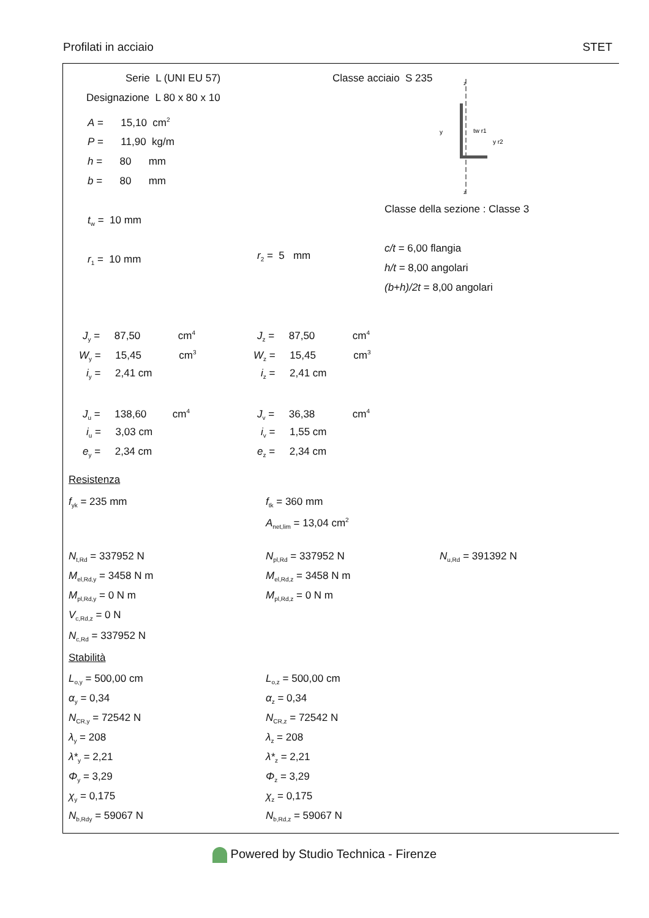Profilati in acciaio STET
Serie L (UNI EU 57) Classe acciaio S 235
Designazione L 80 x 80 x 10
z
z
y
tw r1
y r2
A = 15,10 cm<sup>2</sup>
P = 11,90 kg/m
h = 80 mm
b = 80 mm
Classe della sezione : Classe 3
t<sub>w</sub> = 10 mm
c/t = 6,00 flangia
r<sub>1</sub> = 10 mm r<sub>2</sub> = 5 mm
h/t = 8,00 angolari
(b+h)/2t = 8,00 angolari
J<sub>y</sub> = 87,50 cm<sup>4</sup> J<sub>z</sub> = 87,50 cm<sup>4</sup>
W<sub>y</sub> = 15,45 cm<sup>3</sup> W<sub>z</sub> = 15,45 cm<sup>3</sup>
i<sub>y</sub> = 2,41 cm i<sub>z</sub> = 2,41 cm
J<sub>u</sub> = 138,60 cm<sup>4</sup> J<sub>v</sub> = 36,38 cm<sup>4</sup>
i<sub>u</sub> = 3,03 cm i<sub>v</sub> = 1,55 cm
e<sub>y</sub> = 2,34 cm e<sub>z</sub> = 2,34 cm
Resistenza
f<sub>yk</sub> = 235 mm f<sub>tk</sub> = 360 mm
A<sub>net,lim</sub> = 13,04 cm<sup>2</sup>
N<sub>t,Rd</sub> = 337952 N N<sub>pl,Rd</sub> = 337952 N N<sub>u,Rd</sub> = 391392 N
M<sub>el,Rd,y</sub> = 3458 N m M<sub>el,Rd,z</sub> = 3458 N m
M<sub>pl,Rd,y</sub> = 0 N m M<sub>pl,Rd,z</sub> = 0 N m
V<sub>c,Rd,z</sub> = 0 N
N<sub>c,Rd</sub> = 337952 N
Stabilità
L<sub>o,y</sub> = 500,00 cm L<sub>o,z</sub> = 500,00 cm
α<sub>y</sub> = 0,34 α<sub>z</sub> = 0,34
N<sub>CR,y</sub> = 72542 N N<sub>CR,z</sub> = 72542 N
λ<sub>y</sub> = 208 λ<sub>z</sub> = 208
λ*<sub>y</sub> = 2,21 λ*<sub>z</sub> = 2,21
Φ<sub>y</sub> = 3,29 Φ<sub>z</sub> = 3,29
χ<sub>y</sub> = 0,175 χ<sub>z</sub> = 0,175
N<sub>b,Rdy</sub> = 59067 N N<sub>b,Rd,z</sub> = 59067 N
Powered by Studio Technica - Firenze